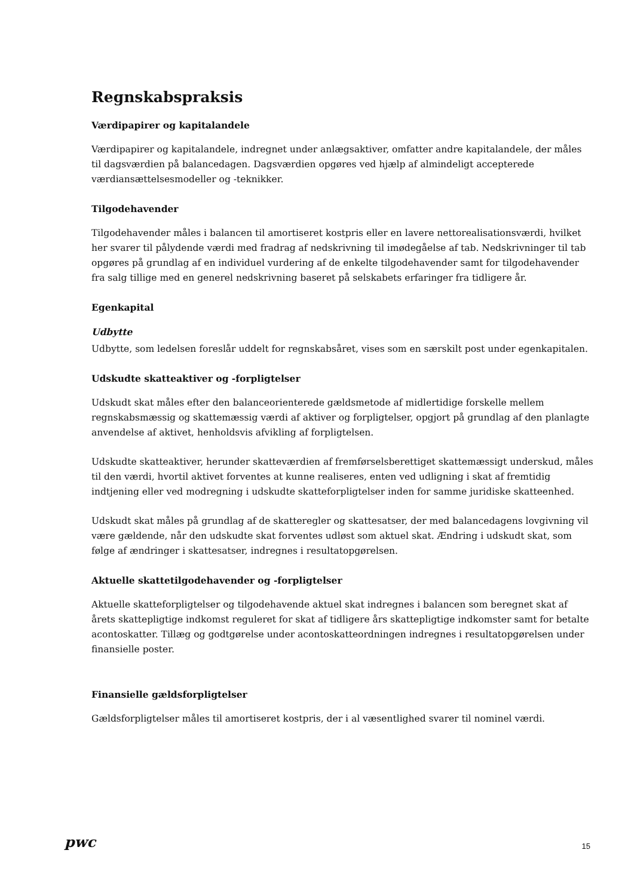Regnskabspraksis
Værdipapirer og kapitalandele
Værdipapirer og kapitalandele, indregnet under anlægsaktiver, omfatter andre kapitalandele, der måles til dagsværdien på balancedagen. Dagsværdien opgøres ved hjælp af almindeligt accepterede værdiansættelsesmodeller og -teknikker.
Tilgodehavender
Tilgodehavender måles i balancen til amortiseret kostpris eller en lavere nettorealisationsværdi, hvilket her svarer til pålydende værdi med fradrag af nedskrivning til imødegåelse af tab. Nedskrivninger til tab opgøres på grundlag af en individuel vurdering af de enkelte tilgodehavender samt for tilgodehavender fra salg tillige med en generel nedskrivning baseret på selskabets erfaringer fra tidligere år.
Egenkapital
Udbytte
Udbytte, som ledelsen foreslår uddelt for regnskabsåret, vises som en særskilt post under egenkapitalen.
Udskudte skatteaktiver og -forpligtelser
Udskudt skat måles efter den balanceorienterede gældsmetode af midlertidige forskelle mellem regnskabsmæssig og skattemæssig værdi af aktiver og forpligtelser, opgjort på grundlag af den planlagte anvendelse af aktivet, henholdsvis afvikling af forpligtelsen.
Udskudte skatteaktiver, herunder skatteværdien af fremførselsberettiget skattemæssigt underskud, måles til den værdi, hvortil aktivet forventes at kunne realiseres, enten ved udligning i skat af fremtidig indtjening eller ved modregning i udskudte skatteforpligtelser inden for samme juridiske skatteenhed.
Udskudt skat måles på grundlag af de skatteregler og skattesatser, der med balancedagens lovgivning vil være gældende, når den udskudte skat forventes udløst som aktuel skat. Ændring i udskudt skat, som følge af ændringer i skattesatser, indregnes i resultatopgørelsen.
Aktuelle skattetilgodehavender og -forpligtelser
Aktuelle skatteforpligtelser og tilgodehavende aktuel skat indregnes i balancen som beregnet skat af årets skattepligtige indkomst reguleret for skat af tidligere års skattepligtige indkomster samt for betalte acontoskatter. Tillæg og godtgørelse under acontoskatteordningen indregnes i resultatopgørelsen under finansielle poster.
Finansielle gældsforpligtelser
Gældsforpligtelser måles til amortiseret kostpris, der i al væsentlighed svarer til nominel værdi.
pwc 15